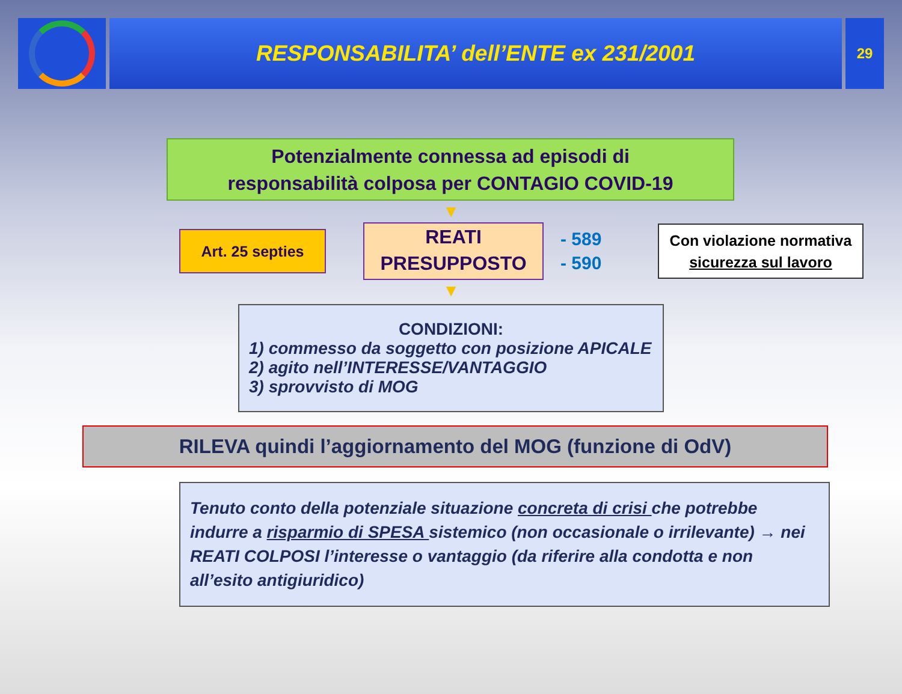RESPONSABILITA’ dell’ENTE ex 231/2001
29
Potenzialmente connessa ad episodi di
responsabilità colposa per CONTAGIO COVID-19
▼
Art. 25 septies
REATI
PRESUPPOSTO
- 589
- 590
Con violazione normativa
sicurezza sul lavoro
▼
CONDIZIONI:
1) commesso da soggetto con posizione APICALE
2) agito nell’INTERESSE/VANTAGGIO
3) sprovvisto di MOG
RILEVA quindi l’aggiornamento del MOG (funzione di OdV)
Tenuto conto della potenziale situazione concreta di crisi che potrebbe indurre a risparmio di SPESA sistemico (non occasionale o irrilevante) → nei REATI COLPOSI l’interesse o vantaggio (da riferire alla condotta e non all’esito antigiuridico)